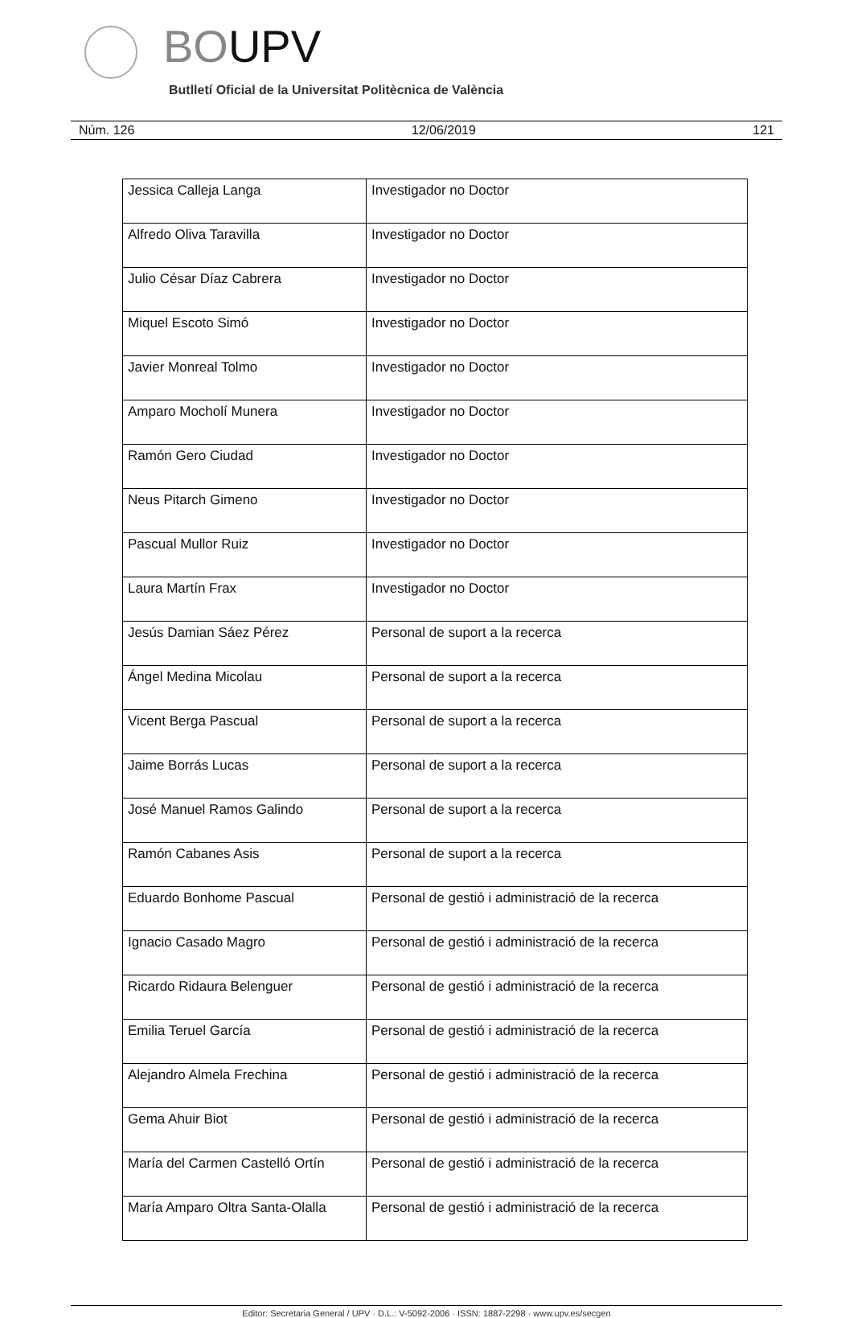BOUPV
Butlletí Oficial de la Universitat Politècnica de València
Núm. 126 12/06/2019 121
| Jessica Calleja Langa | Investigador no Doctor |
| Alfredo Oliva Taravilla | Investigador no Doctor |
| Julio César Díaz Cabrera | Investigador no Doctor |
| Miquel Escoto Simó | Investigador no Doctor |
| Javier Monreal Tolmo | Investigador no Doctor |
| Amparo Mocholí Munera | Investigador no Doctor |
| Ramón Gero Ciudad | Investigador no Doctor |
| Neus Pitarch Gimeno | Investigador no Doctor |
| Pascual Mullor Ruiz | Investigador no Doctor |
| Laura Martín Frax | Investigador no Doctor |
| Jesús Damian Sáez Pérez | Personal de suport a la recerca |
| Ángel Medina Micolau | Personal de suport a la recerca |
| Vicent Berga Pascual | Personal de suport a la recerca |
| Jaime Borrás Lucas | Personal de suport a la recerca |
| José Manuel Ramos Galindo | Personal de suport a la recerca |
| Ramón Cabanes Asis | Personal de suport a la recerca |
| Eduardo Bonhome Pascual | Personal de gestió i administració de la recerca |
| Ignacio Casado Magro | Personal de gestió i administració de la recerca |
| Ricardo Ridaura Belenguer | Personal de gestió i administració de la recerca |
| Emilia Teruel García | Personal de gestió i administració de la recerca |
| Alejandro Almela Frechina | Personal de gestió i administració de la recerca |
| Gema Ahuir Biot | Personal de gestió i administració de la recerca |
| María del Carmen Castelló Ortín | Personal de gestió i administració de la recerca |
| María Amparo Oltra Santa-Olalla | Personal de gestió i administració de la recerca |
Editor: Secretaria General / UPV · D.L.: V-5092-2006 · ISSN: 1887-2298 · www.upv.es/secgen